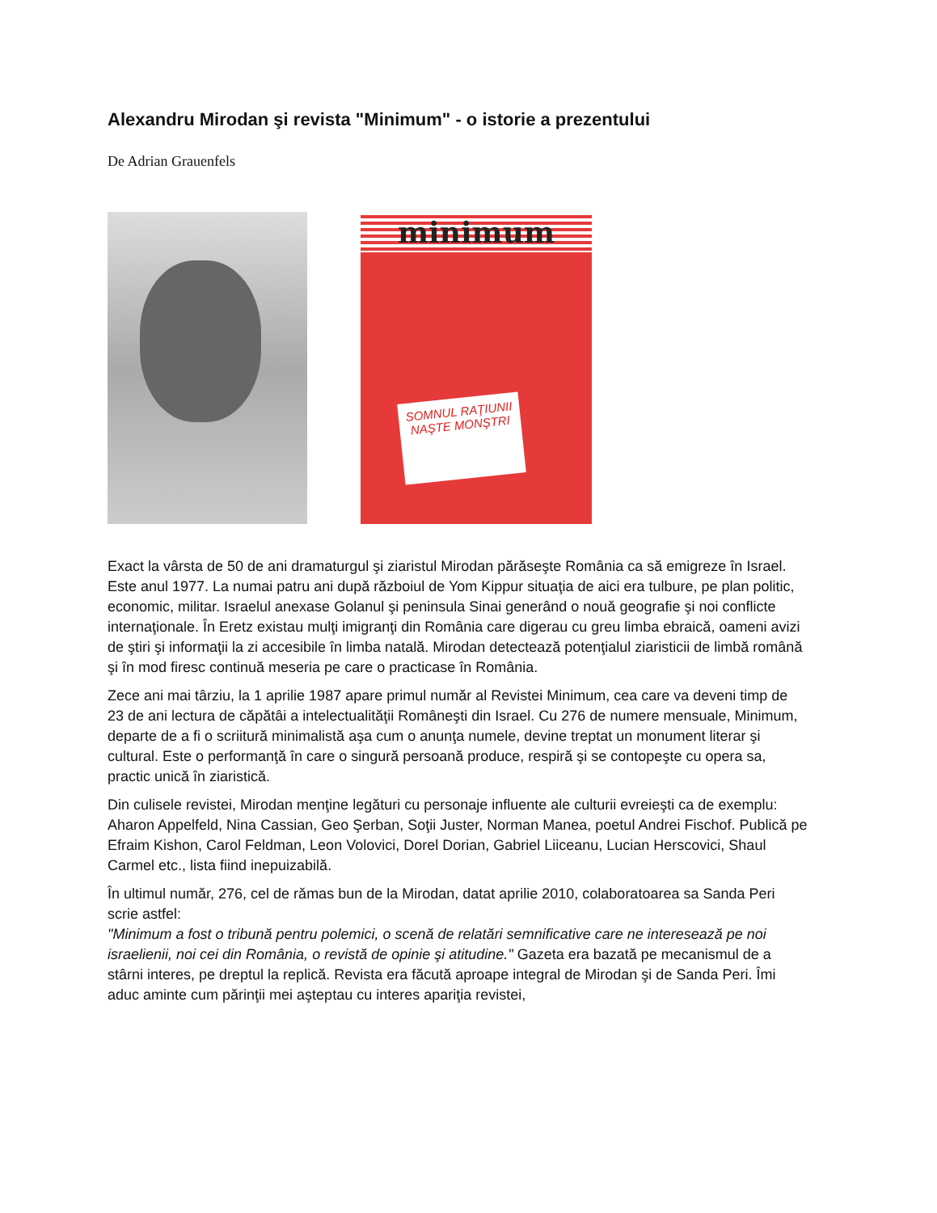Alexandru Mirodan şi revista "Minimum" - o istorie a prezentului
De Adrian Grauenfels
minimum
SOMNUL RAŢIUNII NAŞTE MONŞTRI
Exact la vârsta de 50 de ani dramaturgul şi ziaristul Mirodan părăseşte România ca să emigreze în Israel. Este anul 1977. La numai patru ani după războiul de Yom Kippur situaţia de aici era tulbure, pe plan politic, economic, militar. Israelul anexase Golanul şi peninsula Sinai generând o nouă geografie şi noi conflicte internaţionale. În Eretz existau mulţi imigranţi din România care digerau cu greu limba ebraică, oameni avizi de ştiri şi informaţii la zi accesibile în limba natală. Mirodan detectează potenţialul ziaristicii de limbă română şi în mod firesc continuă meseria pe care o practicase în România.
Zece ani mai târziu, la 1 aprilie 1987 apare primul număr al Revistei Minimum, cea care va deveni timp de 23 de ani lectura de căpătâi a intelectualităţii Româneşti din Israel. Cu 276 de numere mensuale, Minimum, departe de a fi o scriitură minimalistă aşa cum o anunţa numele, devine treptat un monument literar şi cultural. Este o performanţă în care o singură persoană produce, respiră şi se contopeşte cu opera sa, practic unică în ziaristică.
Din culisele revistei, Mirodan menţine legături cu personaje influente ale culturii evreieşti ca de exemplu: Aharon Appelfeld, Nina Cassian, Geo Şerban, Soţii Juster, Norman Manea, poetul Andrei Fischof. Publică pe Efraim Kishon, Carol Feldman, Leon Volovici, Dorel Dorian, Gabriel Liiceanu, Lucian Herscovici, Shaul Carmel etc., lista fiind inepuizabilă.
În ultimul număr, 276, cel de rămas bun de la Mirodan, datat aprilie 2010, colaboratoarea sa Sanda Peri scrie astfel:
"Minimum a fost o tribună pentru polemici, o scenă de relatări semnificative care ne interesează pe noi israelienii, noi cei din România, o revistă de opinie şi atitudine." Gazeta era bazată pe mecanismul de a stârni interes, pe dreptul la replică. Revista era făcută aproape integral de Mirodan şi de Sanda Peri. Îmi aduc aminte cum părinţii mei aşteptau cu interes apariţia revistei,